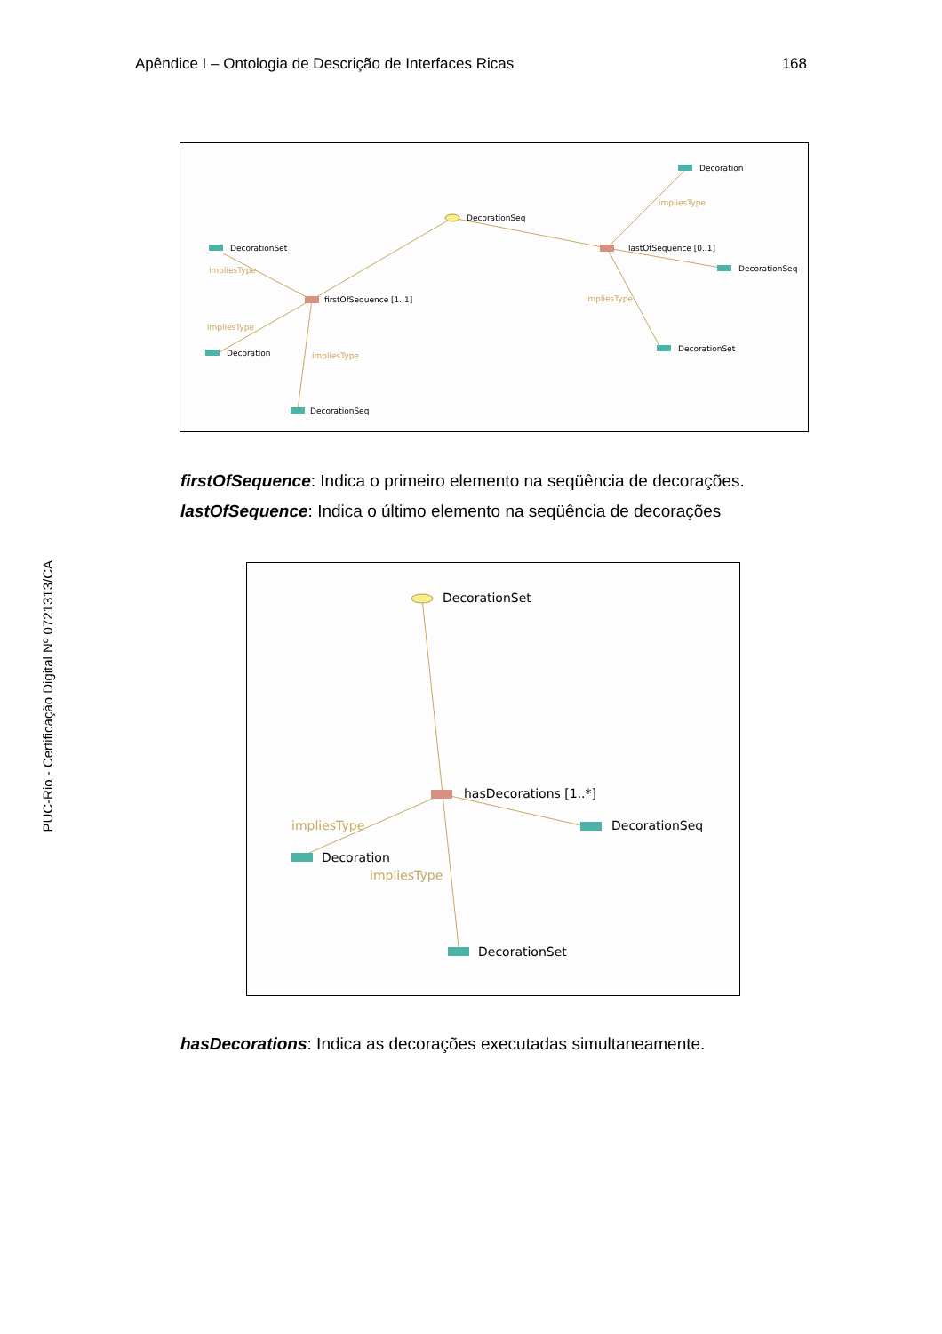Apêndice I – Ontologia de Descrição de Interfaces Ricas 168
PUC-Rio - Certificação Digital Nº 0721313/CA
DecorationSeq
DecorationSet
firstOfSequence [1..1]
Decoration
DecorationSeq
Decoration
lastOfSequence [0..1]
DecorationSeq
DecorationSet
impliesType
impliesType
impliesType
impliesType
impliesType
firstOfSequence: Indica o primeiro elemento na seqüência de decorações.
lastOfSequence: Indica o último elemento na seqüência de decorações
DecorationSet
hasDecorations [1..*]
DecorationSeq
Decoration
DecorationSet
impliesType
impliesType
hasDecorations: Indica as decorações executadas simultaneamente.